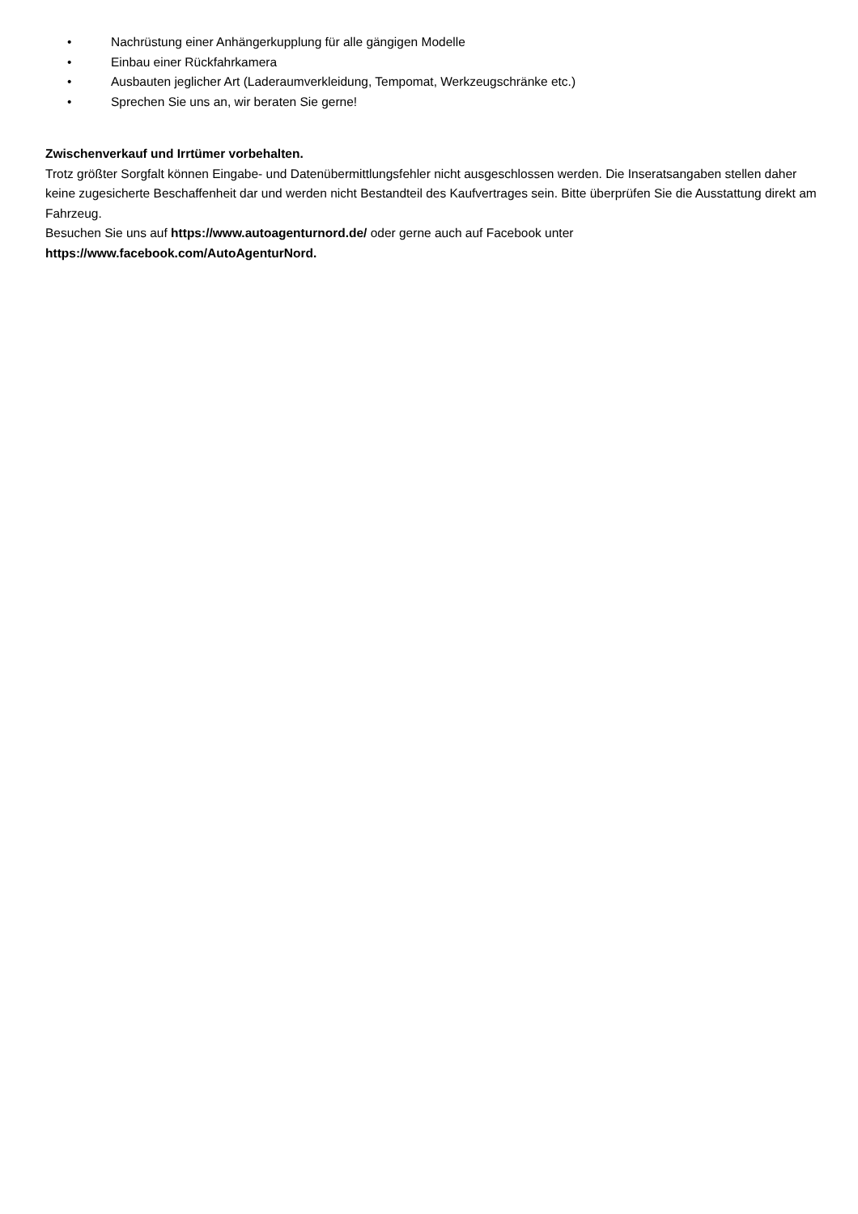• Nachrüstung einer Anhängerkupplung für alle gängigen Modelle
• Einbau einer Rückfahrkamera
• Ausbauten jeglicher Art (Laderaumverkleidung, Tempomat, Werkzeugschränke etc.)
• Sprechen Sie uns an, wir beraten Sie gerne!
Zwischenverkauf und Irrtümer vorbehalten.
Trotz größter Sorgfalt können Eingabe- und Datenübermittlungsfehler nicht ausgeschlossen werden. Die Inseratsangaben stellen daher keine zugesicherte Beschaffenheit dar und werden nicht Bestandteil des Kaufvertrages sein. Bitte überprüfen Sie die Ausstattung direkt am Fahrzeug.
Besuchen Sie uns auf https://www.autoagenturnord.de/ oder gerne auch auf Facebook unter
https://www.facebook.com/AutoAgenturNord.